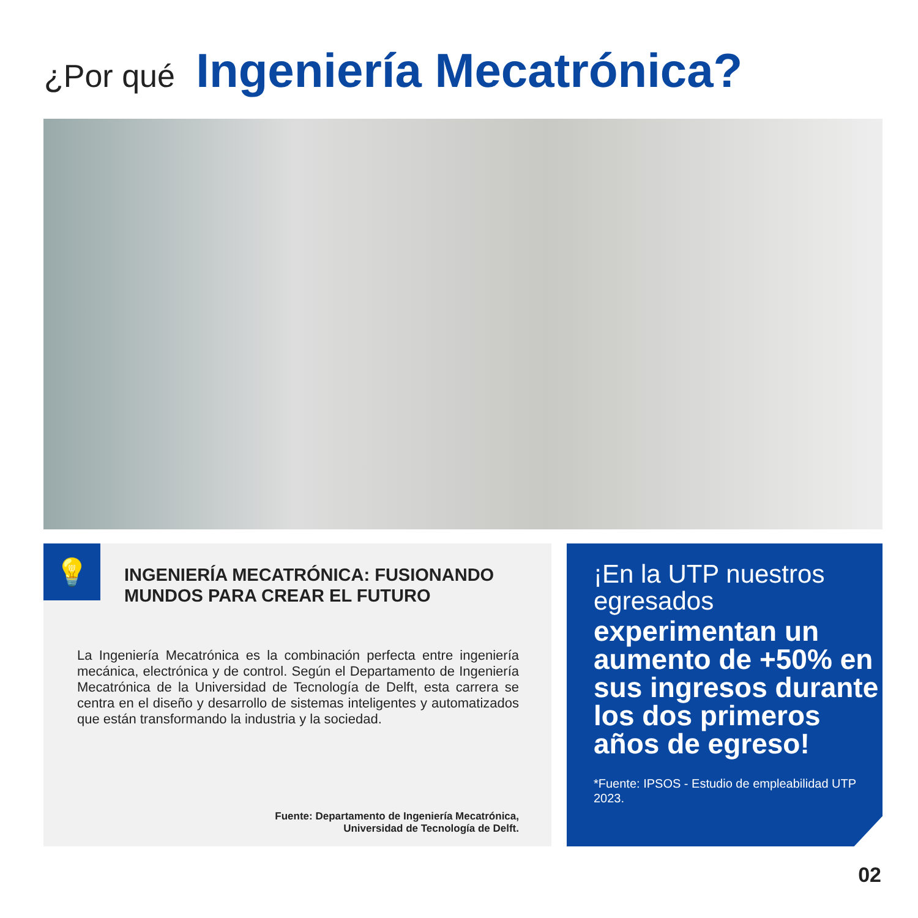¿Por qué Ingeniería Mecatrónica?
💡
INGENIERÍA MECATRÓNICA: FUSIONANDO
MUNDOS PARA CREAR EL FUTURO
La Ingeniería Mecatrónica es la combinación perfecta entre ingeniería mecánica, electrónica y de control. Según el Departamento de Ingeniería Mecatrónica de la Universidad de Tecnología de Delft, esta carrera se centra en el diseño y desarrollo de sistemas inteligentes y automatizados que están transformando la industria y la sociedad.
Fuente: Departamento de Ingeniería Mecatrónica,
Universidad de Tecnología de Delft.
¡En la UTP nuestros egresados
experimentan un aumento de +50% en sus ingresos durante los dos primeros años de egreso!
*Fuente: IPSOS - Estudio de empleabilidad UTP 2023.
02